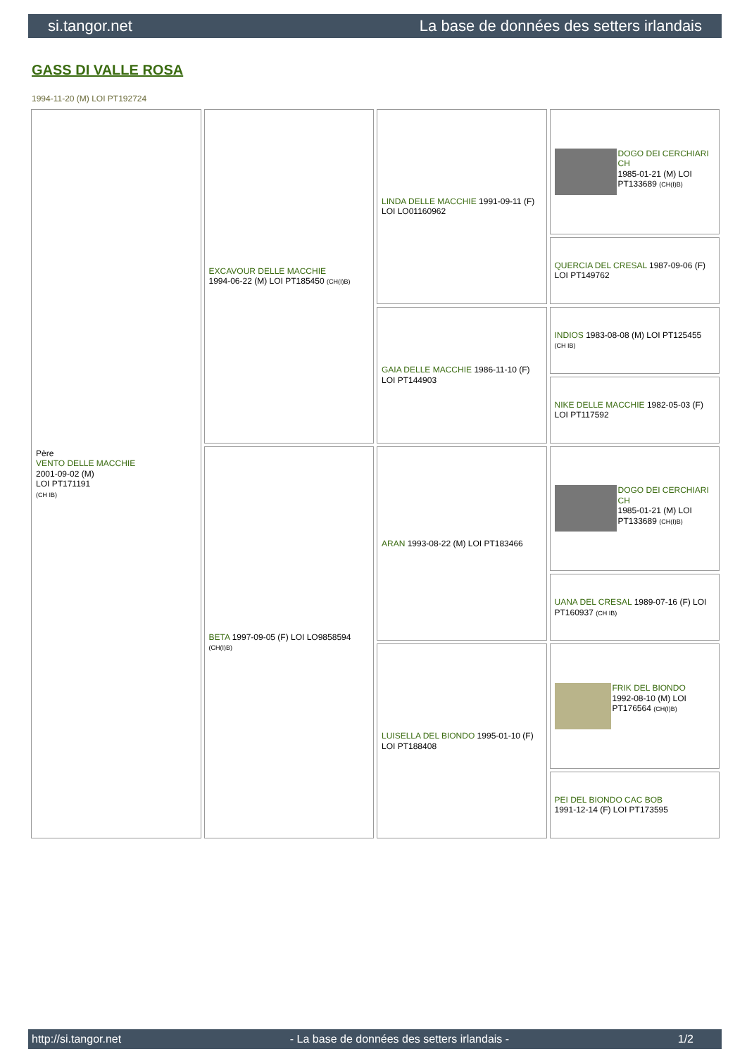si.tangor.net La base de données des setters irlandais
GASS DI VALLE ROSA
1994-11-20 (M) LOI PT192724
| Père VENTO DELLE MACCHIE 2001-09-02 (M) LOI PT171191 (CH IB) | EXCAVOUR DELLE MACCHIE 1994-06-22 (M) LOI PT185450 (CH(I)B) | LINDA DELLE MACCHIE 1991-09-11 (F) LOI LO01160962 | DOGO DEI CERCHIARI CH 1985-01-21 (M) LOI PT133689 (CH(I)B) |
| | | | QUERCIA DEL CRESAL 1987-09-06 (F) LOI PT149762 |
| | | GAIA DELLE MACCHIE 1986-11-10 (F) LOI PT144903 | INDIOS 1983-08-08 (M) LOI PT125455 (CH IB) |
| | | | NIKE DELLE MACCHIE 1982-05-03 (F) LOI PT117592 |
| | BETA 1997-09-05 (F) LOI LO9858594 (CH(I)B) | ARAN 1993-08-22 (M) LOI PT183466 | DOGO DEI CERCHIARI CH 1985-01-21 (M) LOI PT133689 (CH(I)B) |
| | | | UANA DEL CRESAL 1989-07-16 (F) LOI PT160937 (CH IB) |
| | | LUISELLA DEL BIONDO 1995-01-10 (F) LOI PT188408 | FRIK DEL BIONDO 1992-08-10 (M) LOI PT176564 (CH(I)B) |
| | | | PEI DEL BIONDO CAC BOB 1991-12-14 (F) LOI PT173595 |
http://si.tangor.net - La base de données des setters irlandais - 1/2